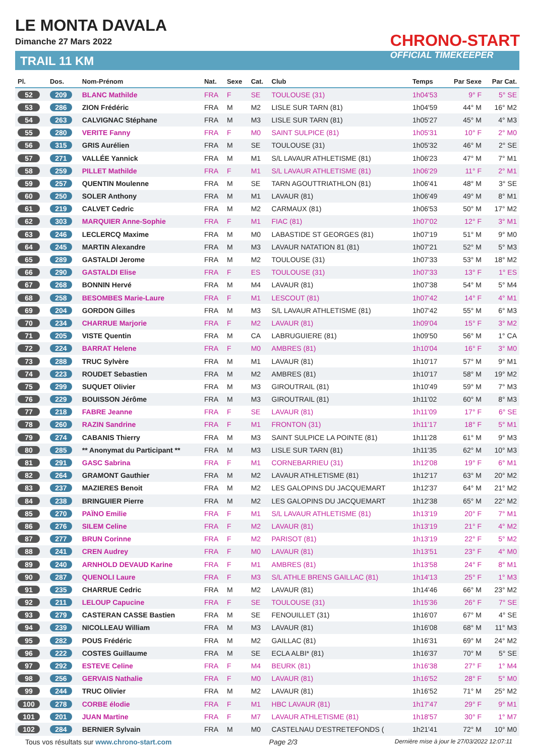LE MONTA DAVALA
Dimanche 27 Mars 2022
TRAIL 11 KM
CHRONO-START
OFFICIAL TIMEKEEPER
| Pl. | Dos. | Nom-Prénom | Nat. | Sexe | Cat. | Club | Temps | Par Sexe | Par Cat. |
| --- | --- | --- | --- | --- | --- | --- | --- | --- | --- |
| 52 | 209 | BLANC Mathilde | FRA | F | SE | TOULOUSE (31) | 1h04'53 | 9° F | 5° SE |
| 53 | 286 | ZION Frédéric | FRA | M | M2 | LISLE SUR TARN (81) | 1h04'59 | 44° M | 16° M2 |
| 54 | 263 | CALVIGNAC Stéphane | FRA | M | M3 | LISLE SUR TARN (81) | 1h05'27 | 45° M | 4° M3 |
| 55 | 280 | VERITE Fanny | FRA | F | M0 | SAINT SULPICE (81) | 1h05'31 | 10° F | 2° M0 |
| 56 | 315 | GRIS Aurélien | FRA | M | SE | TOULOUSE (31) | 1h05'32 | 46° M | 2° SE |
| 57 | 271 | VALLÉE Yannick | FRA | M | M1 | S/L LAVAUR ATHLETISME (81) | 1h06'23 | 47° M | 7° M1 |
| 58 | 259 | PILLET Mathilde | FRA | F | M1 | S/L LAVAUR ATHLETISME (81) | 1h06'29 | 11° F | 2° M1 |
| 59 | 257 | QUENTIN Moulenne | FRA | M | SE | TARN AGOUTTRIATHLON (81) | 1h06'41 | 48° M | 3° SE |
| 60 | 250 | SOLER Anthony | FRA | M | M1 | LAVAUR (81) | 1h06'49 | 49° M | 8° M1 |
| 61 | 219 | CALVET Cedric | FRA | M | M2 | CARMAUX (81) | 1h06'53 | 50° M | 17° M2 |
| 62 | 303 | MARQUIER Anne-Sophie | FRA | F | M1 | FIAC (81) | 1h07'02 | 12° F | 3° M1 |
| 63 | 246 | LECLERCQ Maxime | FRA | M | M0 | LABASTIDE ST GEORGES (81) | 1h07'19 | 51° M | 9° M0 |
| 64 | 245 | MARTIN Alexandre | FRA | M | M3 | LAVAUR NATATION 81 (81) | 1h07'21 | 52° M | 5° M3 |
| 65 | 289 | GASTALDI Jerome | FRA | M | M2 | TOULOUSE (31) | 1h07'33 | 53° M | 18° M2 |
| 66 | 290 | GASTALDI Elise | FRA | F | ES | TOULOUSE (31) | 1h07'33 | 13° F | 1° ES |
| 67 | 268 | BONNIN Hervé | FRA | M | M4 | LAVAUR (81) | 1h07'38 | 54° M | 5° M4 |
| 68 | 258 | BESOMBES Marie-Laure | FRA | F | M1 | LESCOUT (81) | 1h07'42 | 14° F | 4° M1 |
| 69 | 204 | GORDON Gilles | FRA | M | M3 | S/L LAVAUR ATHLETISME (81) | 1h07'42 | 55° M | 6° M3 |
| 70 | 234 | CHARRUE Marjorie | FRA | F | M2 | LAVAUR (81) | 1h09'04 | 15° F | 3° M2 |
| 71 | 205 | VISTE Quentin | FRA | M | CA | LABRUGUIERE (81) | 1h09'50 | 56° M | 1° CA |
| 72 | 224 | BARRAT Helene | FRA | F | M0 | AMBRES (81) | 1h10'04 | 16° F | 3° M0 |
| 73 | 288 | TRUC Sylvère | FRA | M | M1 | LAVAUR (81) | 1h10'17 | 57° M | 9° M1 |
| 74 | 223 | ROUDET Sebastien | FRA | M | M2 | AMBRES (81) | 1h10'17 | 58° M | 19° M2 |
| 75 | 299 | SUQUET Olivier | FRA | M | M3 | GIROUTRAIL (81) | 1h10'49 | 59° M | 7° M3 |
| 76 | 229 | BOUISSON Jérôme | FRA | M | M3 | GIROUTRAIL (81) | 1h11'02 | 60° M | 8° M3 |
| 77 | 218 | FABRE Jeanne | FRA | F | SE | LAVAUR (81) | 1h11'09 | 17° F | 6° SE |
| 78 | 260 | RAZIN Sandrine | FRA | F | M1 | FRONTON (31) | 1h11'17 | 18° F | 5° M1 |
| 79 | 274 | CABANIS Thierry | FRA | M | M3 | SAINT SULPICE LA POINTE (81) | 1h11'28 | 61° M | 9° M3 |
| 80 | 285 | ** Anonymat du Participant ** | FRA | M | M3 | LISLE SUR TARN (81) | 1h11'35 | 62° M | 10° M3 |
| 81 | 291 | GASC Sabrina | FRA | F | M1 | CORNEBARRIEU (31) | 1h12'08 | 19° F | 6° M1 |
| 82 | 264 | GRAMONT Gauthier | FRA | M | M2 | LAVAUR ATHLETISME (81) | 1h12'17 | 63° M | 20° M2 |
| 83 | 237 | MAZIERES Benoit | FRA | M | M2 | LES GALOPINS DU JACQUEMART | 1h12'37 | 64° M | 21° M2 |
| 84 | 238 | BRINGUIER Pierre | FRA | M | M2 | LES GALOPINS DU JACQUEMART | 1h12'38 | 65° M | 22° M2 |
| 85 | 270 | PAÏNO Emilie | FRA | F | M1 | S/L LAVAUR ATHLETISME (81) | 1h13'19 | 20° F | 7° M1 |
| 86 | 276 | SILEM Celine | FRA | F | M2 | LAVAUR (81) | 1h13'19 | 21° F | 4° M2 |
| 87 | 277 | BRUN Corinne | FRA | F | M2 | PARISOT (81) | 1h13'19 | 22° F | 5° M2 |
| 88 | 241 | CREN Audrey | FRA | F | M0 | LAVAUR (81) | 1h13'51 | 23° F | 4° M0 |
| 89 | 240 | ARNHOLD DEVAUD Karine | FRA | F | M1 | AMBRES (81) | 1h13'58 | 24° F | 8° M1 |
| 90 | 287 | QUENOLI Laure | FRA | F | M3 | S/L ATHLE BRENS GAILLAC (81) | 1h14'13 | 25° F | 1° M3 |
| 91 | 235 | CHARRUE Cedric | FRA | M | M2 | LAVAUR (81) | 1h14'46 | 66° M | 23° M2 |
| 92 | 211 | LELOUP Capucine | FRA | F | SE | TOULOUSE (31) | 1h15'36 | 26° F | 7° SE |
| 93 | 279 | CASTERAN CASSE Bastien | FRA | M | SE | FENOUILLET (31) | 1h16'07 | 67° M | 4° SE |
| 94 | 239 | NICOLLEAU William | FRA | M | M3 | LAVAUR (81) | 1h16'08 | 68° M | 11° M3 |
| 95 | 282 | POUS Frédéric | FRA | M | M2 | GAILLAC (81) | 1h16'31 | 69° M | 24° M2 |
| 96 | 222 | COSTES Guillaume | FRA | M | SE | ECLA ALBI* (81) | 1h16'37 | 70° M | 5° SE |
| 97 | 292 | ESTEVE Celine | FRA | F | M4 | BEURK (81) | 1h16'38 | 27° F | 1° M4 |
| 98 | 256 | GERVAIS Nathalie | FRA | F | M0 | LAVAUR (81) | 1h16'52 | 28° F | 5° M0 |
| 99 | 244 | TRUC Olivier | FRA | M | M2 | LAVAUR (81) | 1h16'52 | 71° M | 25° M2 |
| 100 | 278 | CORBE élodie | FRA | F | M1 | HBC LAVAUR (81) | 1h17'47 | 29° F | 9° M1 |
| 101 | 201 | JUAN Martine | FRA | F | M7 | LAVAUR ATHLETISME (81) | 1h18'57 | 30° F | 1° M7 |
| 102 | 284 | BERNIER Sylvain | FRA | M | M0 | CASTELNAU D'ESTRETEFONDS ( | 1h21'41 | 72° M | 10° M0 |
Tous vos résultats sur www.chrono-start.com Page 2/3 Dernière mise à jour le 27/03/2022 12:07:11